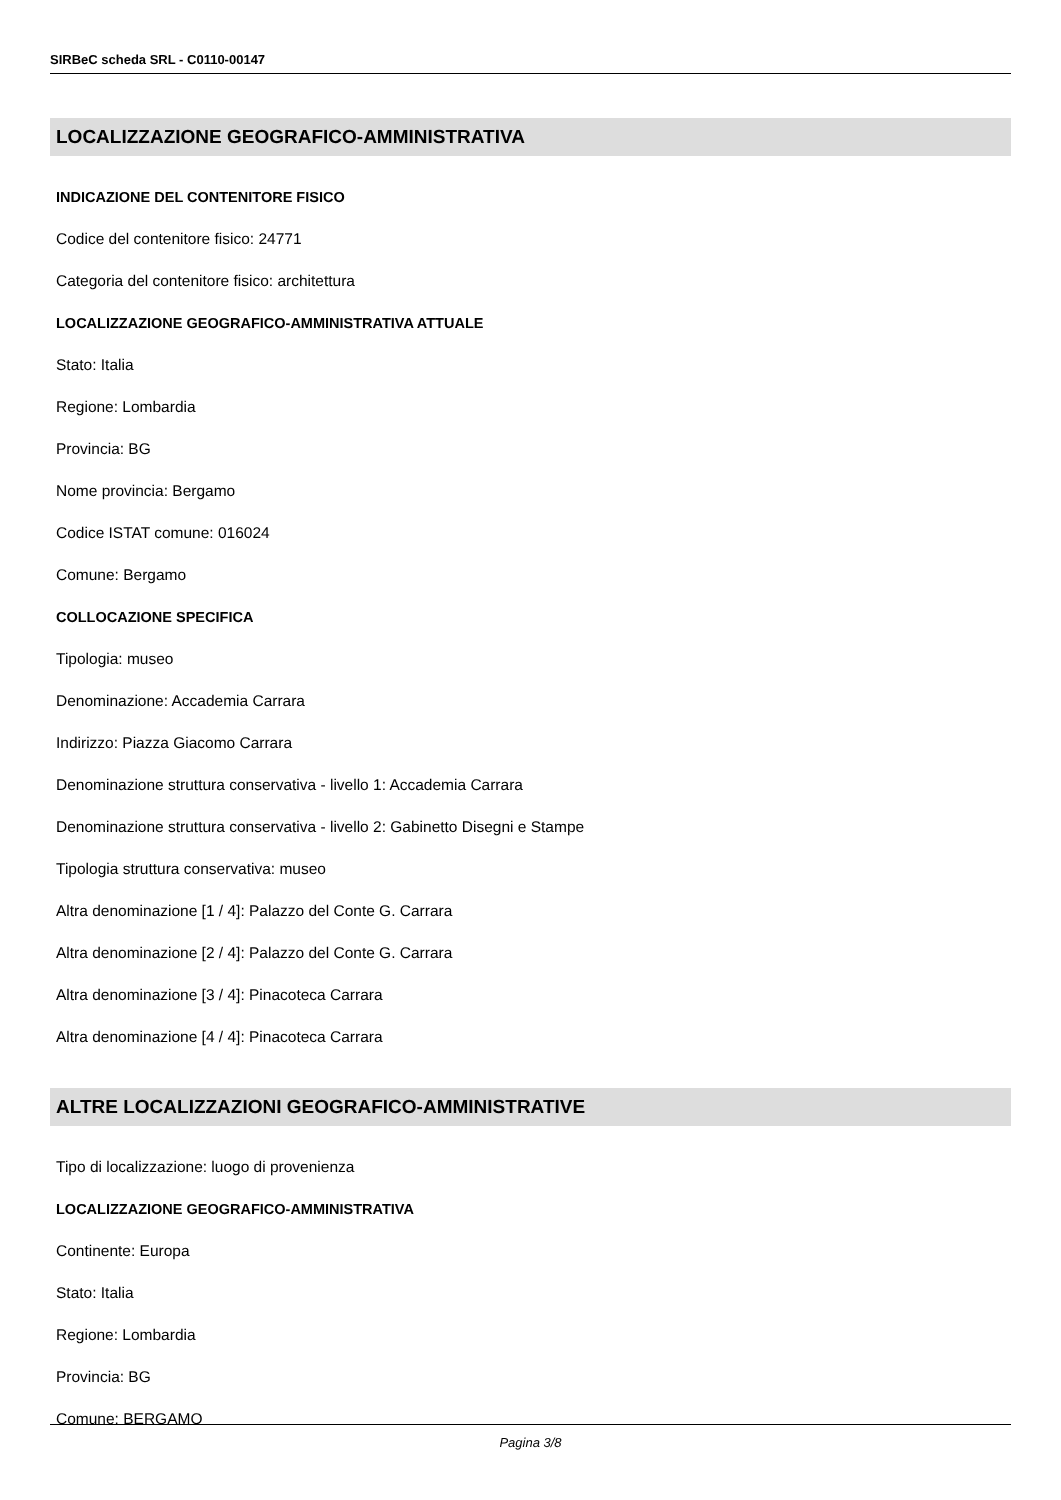SIRBeC scheda SRL - C0110-00147
LOCALIZZAZIONE GEOGRAFICO-AMMINISTRATIVA
INDICAZIONE DEL CONTENITORE FISICO
Codice del contenitore fisico: 24771
Categoria del contenitore fisico: architettura
LOCALIZZAZIONE GEOGRAFICO-AMMINISTRATIVA ATTUALE
Stato: Italia
Regione: Lombardia
Provincia: BG
Nome provincia: Bergamo
Codice ISTAT comune: 016024
Comune: Bergamo
COLLOCAZIONE SPECIFICA
Tipologia: museo
Denominazione: Accademia Carrara
Indirizzo: Piazza Giacomo Carrara
Denominazione struttura conservativa - livello 1: Accademia Carrara
Denominazione struttura conservativa - livello 2: Gabinetto Disegni e Stampe
Tipologia struttura conservativa: museo
Altra denominazione [1 / 4]: Palazzo del Conte G. Carrara
Altra denominazione [2 / 4]: Palazzo del Conte G. Carrara
Altra denominazione [3 / 4]: Pinacoteca Carrara
Altra denominazione [4 / 4]: Pinacoteca Carrara
ALTRE LOCALIZZAZIONI GEOGRAFICO-AMMINISTRATIVE
Tipo di localizzazione: luogo di provenienza
LOCALIZZAZIONE GEOGRAFICO-AMMINISTRATIVA
Continente: Europa
Stato: Italia
Regione: Lombardia
Provincia: BG
Comune: BERGAMO
Pagina 3/8